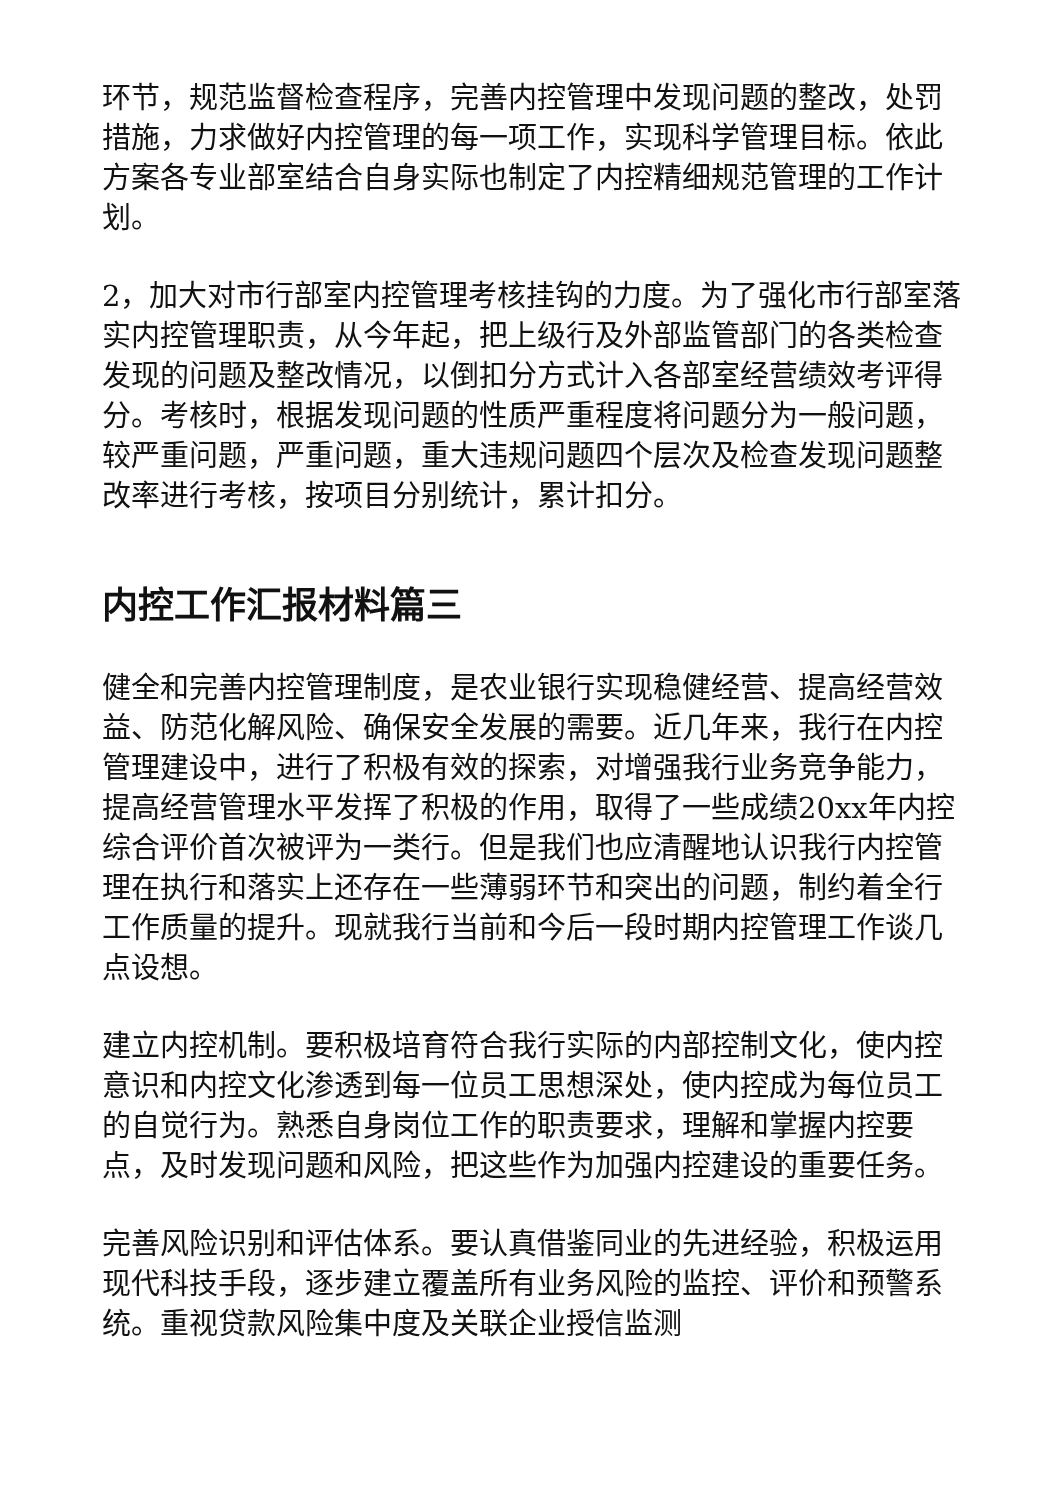环节，规范监督检查程序，完善内控管理中发现问题的整改，处罚措施，力求做好内控管理的每一项工作，实现科学管理目标。依此方案各专业部室结合自身实际也制定了内控精细规范管理的工作计划。
2，加大对市行部室内控管理考核挂钩的力度。为了强化市行部室落实内控管理职责，从今年起，把上级行及外部监管部门的各类检查发现的问题及整改情况，以倒扣分方式计入各部室经营绩效考评得分。考核时，根据发现问题的性质严重程度将问题分为一般问题，较严重问题，严重问题，重大违规问题四个层次及检查发现问题整改率进行考核，按项目分别统计，累计扣分。
内控工作汇报材料篇三
健全和完善内控管理制度，是农业银行实现稳健经营、提高经营效益、防范化解风险、确保安全发展的需要。近几年来，我行在内控管理建设中，进行了积极有效的探索，对增强我行业务竞争能力，提高经营管理水平发挥了积极的作用，取得了一些成绩20xx年内控综合评价首次被评为一类行。但是我们也应清醒地认识我行内控管理在执行和落实上还存在一些薄弱环节和突出的问题，制约着全行工作质量的提升。现就我行当前和今后一段时期内控管理工作谈几点设想。
建立内控机制。要积极培育符合我行实际的内部控制文化，使内控意识和内控文化渗透到每一位员工思想深处，使内控成为每位员工的自觉行为。熟悉自身岗位工作的职责要求，理解和掌握内控要点，及时发现问题和风险，把这些作为加强内控建设的重要任务。
完善风险识别和评估体系。要认真借鉴同业的先进经验，积极运用现代科技手段，逐步建立覆盖所有业务风险的监控、评价和预警系统。重视贷款风险集中度及关联企业授信监测